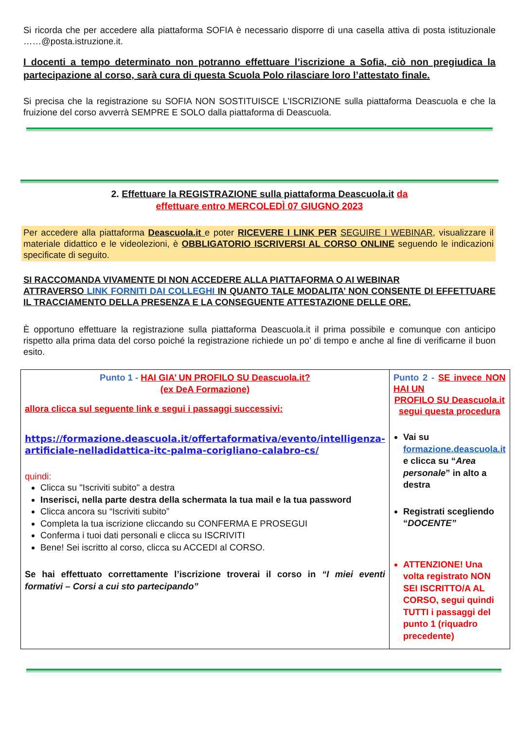Si ricorda che per accedere alla piattaforma SOFIA è necessario disporre di una casella attiva di posta istituzionale ……@posta.istruzione.it.
I docenti a tempo determinato non potranno effettuare l’iscrizione a Sofia, ciò non pregiudica la partecipazione al corso, sarà cura di questa Scuola Polo rilasciare loro l’attestato finale.
Si precisa che la registrazione su SOFIA NON SOSTITUISCE L'ISCRIZIONE sulla piattaforma Deascuola e che la fruizione del corso avverrà SEMPRE E SOLO dalla piattaforma di Deascuola.
2. Effettuare la REGISTRAZIONE sulla piattaforma Deascuola.it da
effettuare entro MERCOLEDÌ 07 GIUGNO 2023
Per accedere alla piattaforma Deascuola.it e poter RICEVERE I LINK PER SEGUIRE I WEBINAR, visualizzare il materiale didattico e le videolezioni, è OBBLIGATORIO ISCRIVERSI AL CORSO ONLINE seguendo le indicazioni specificate di seguito.
SI RACCOMANDA VIVAMENTE DI NON ACCEDERE ALLA PIATTAFORMA O AI WEBINAR
ATTRAVERSO LINK FORNITI DAI COLLEGHI IN QUANTO TALE MODALITA’ NON CONSENTE DI EFFETTUARE IL TRACCIAMENTO DELLA PRESENZA E LA CONSEGUENTE ATTESTAZIONE DELLE ORE.
È opportuno effettuare la registrazione sulla piattaforma Deascuola.it il prima possibile e comunque con anticipo rispetto alla prima data del corso poiché la registrazione richiede un po’ di tempo e anche al fine di verificarne il buon esito.
| Punto 1 - HAI GIA’ UN PROFILO SU Deascuola.it? (ex DeA Formazione) allora clicca sul seguente link e segui i passaggi successivi: https://formazione.deascuola.it/offertaformativa/evento/intelligenza-artificiale-nelladidattica-itc-palma-corigliano-calabro-cs/ quindi: Clicca su "Iscriviti subito" a destra Inserisci, nella parte destra della schermata la tua mail e la tua password Clicca ancora su “Iscriviti subito” Completa la tua iscrizione cliccando su CONFERMA E PROSEGUI Conferma i tuoi dati personali e clicca su ISCRIVITI Bene! Sei iscritto al corso, clicca su ACCEDI al CORSO. Se hai effettuato correttamente l’iscrizione troverai il corso in “I miei eventi formativi – Corsi a cui sto partecipando” | Punto 2 - SE invece NON HAI UN PROFILO SU Deascuola.it segui questa procedura Vai su formazione.deascuola.it e clicca su “ Area personale ” in alto a destra Registrati scegliendo “ DOCENTE” ATTENZIONE! Una volta registrato NON SEI ISCRITTO/A AL CORSO, segui quindi TUTTI i passaggi del punto 1 (riquadro precedente) |